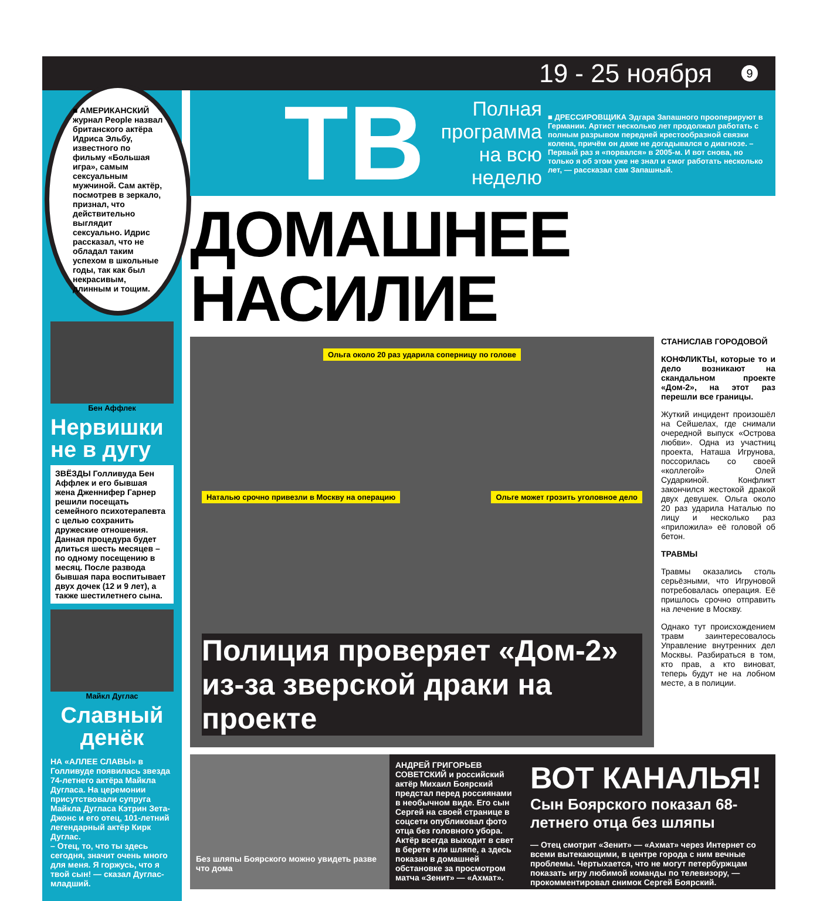19 - 25 ноября 9
■ АМЕРИКАНСКИЙ журнал People назвал британского актёра Идриса Эльбу, известного по фильму «Большая игра», самым сексуальным мужчиной. Сам актёр, посмотрев в зеркало, признал, что действительно выглядит сексуально. Идрис рассказал, что не обладал таким успехом в школьные годы, так как был некрасивым, длинным и тощим.
Бен Аффлек
Нервишки не в дугу
ЗВЁЗДЫ Голливуда Бен Аффлек и его бывшая жена Дженнифер Гарнер решили посещать семейного психотерапевта с целью сохранить дружеские отношения. Данная процедура будет длиться шесть месяцев – по одному посещению в месяц. После развода бывшая пара воспитывает двух дочек (12 и 9 лет), а также шестилетнего сына.
Майкл Дуглас
Славный денёк
НА «АЛЛЕЕ СЛАВЫ» в Голливуде появилась звезда 74-летнего актёра Майкла Дугласа. На церемонии присутствовали супруга Майкла Дугласа Кэтрин Зета-Джонс и его отец, 101-летний легендарный актёр Кирк Дуглас.
– Отец, то, что ты здесь сегодня, значит очень много для меня. Я горжусь, что я твой сын! — сказал Дуглас-младший.
ТВ
Полная программа на всю неделю
■ ДРЕССИРОВЩИКА Эдгара Запашного прооперируют в Германии. Артист несколько лет продолжал работать с полным разрывом передней крестообразной связки колена, причём он даже не догадывался о диагнозе. – Первый раз я «порвался» в 2005-м. И вот снова, но только я об этом уже не знал и смог работать несколько лет, — рассказал сам Запашный.
ДОМАШНЕЕ НАСИЛИЕ
Ольга около 20 раз ударила соперницу по голове
Наталью срочно привезли в Москву на операцию Ольге может грозить уголовное дело
Полиция проверяет «Дом-2» из-за зверской драки на проекте
СТАНИСЛАВ ГОРОДОВОЙ
КОНФЛИКТЫ, которые то и дело возникают на скандальном проекте «Дом-2», на этот раз перешли все границы.
Жуткий инцидент произошёл на Сейшелах, где снимали очередной выпуск «Острова любви». Одна из участниц проекта, Наташа Игрунова, поссорилась со своей «коллегой» Олей Сударкиной. Конфликт закончился жестокой дракой двух девушек. Ольга около 20 раз ударила Наталью по лицу и несколько раз «приложила» её головой об бетон.
ТРАВМЫ
Травмы оказались столь серьёзными, что Игруновой потребовалась операция. Её пришлось срочно отправить на лечение в Москву.
Однако тут происхождением травм заинтересовалось Управление внутренних дел Москвы. Разбираться в том, кто прав, а кто виноват, теперь будут не на лобном месте, а в полиции.
Без шляпы Боярского можно увидеть разве что дома
АНДРЕЙ ГРИГОРЬЕВ
СОВЕТСКИЙ и российский актёр Михаил Боярский предстал перед россиянами в необычном виде. Его сын Сергей на своей странице в соцсети опубликовал фото отца без головного убора. Актёр всегда выходит в свет в берете или шляпе, а здесь показан в домашней обстановке за просмотром матча «Зенит» — «Ахмат».
ВОТ КАНАЛЬЯ!
Сын Боярского показал 68-летнего отца без шляпы
— Отец смотрит «Зенит» — «Ахмат» через Интернет со всеми вытекающими, в центре города с ним вечные проблемы. Чертыхается, что не могут петербуржцам показать игру любимой команды по телевизору, — прокомментировал снимок Сергей Боярский.